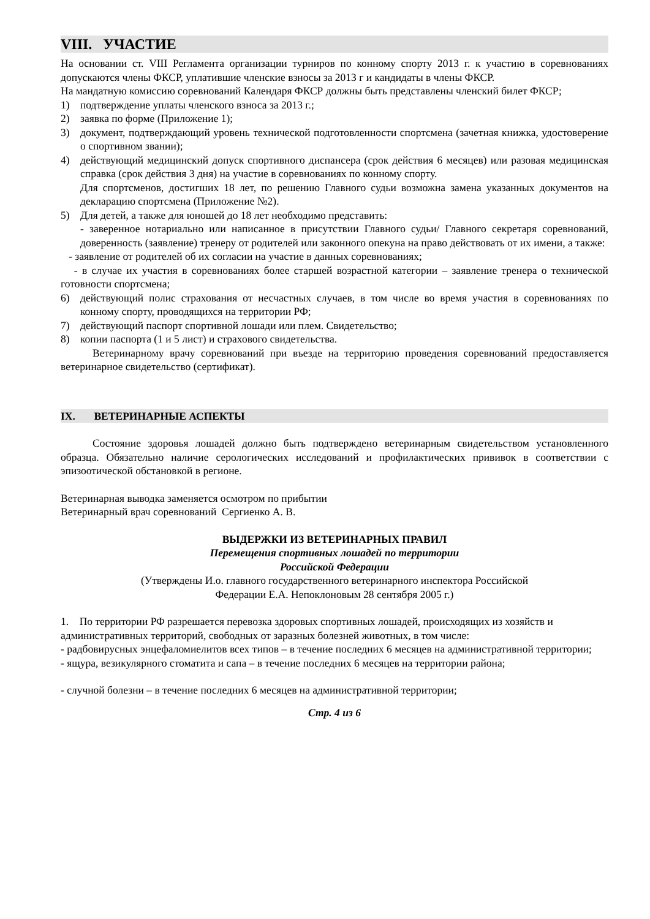VIII. УЧАСТИЕ
На основании ст. VIII Регламента организации турниров по конному спорту 2013 г. к участию в соревнованиях допускаются члены ФКСР, уплатившие членские взносы за 2013 г и кандидаты в члены ФКСР.
На мандатную комиссию соревнований Календаря ФКСР должны быть представлены членский билет ФКСР;
1) подтверждение уплаты членского взноса за 2013 г.;
2) заявка по форме (Приложение 1);
3) документ, подтверждающий уровень технической подготовленности спортсмена (зачетная книжка, удостоверение о спортивном звании);
4) действующий медицинский допуск спортивного диспансера (срок действия 6 месяцев) или разовая медицинская справка (срок действия 3 дня) на участие в соревнованиях по конному спорту.
Для спортсменов, достигших 18 лет, по решению Главного судьи возможна замена указанных документов на декларацию спортсмена (Приложение №2).
5) Для детей, а также для юношей до 18 лет необходимо представить:
- заверенное нотариально или написанное в присутствии Главного судьи/ Главного секретаря соревнований, доверенность (заявление) тренеру от родителей или законного опекуна на право действовать от их имени, а также:
- заявление от родителей об их согласии на участие в данных соревнованиях;
- в случае их участия в соревнованиях более старшей возрастной категории – заявление тренера о технической готовности спортсмена;
6) действующий полис страхования от несчастных случаев, в том числе во время участия в соревнованиях по конному спорту, проводящихся на территории РФ;
7) действующий паспорт спортивной лошади или плем. Свидетельство;
8) копии паспорта (1 и 5 лист) и страхового свидетельства.
Ветеринарному врачу соревнований при въезде на территорию проведения соревнований предоставляется ветеринарное свидетельство (сертификат).
IX. ВЕТЕРИНАРНЫЕ АСПЕКТЫ
Состояние здоровья лошадей должно быть подтверждено ветеринарным свидетельством установленного образца. Обязательно наличие серологических исследований и профилактических прививок в соответствии с эпизоотической обстановкой в регионе.
Ветеринарная выводка заменяется осмотром по прибытии
Ветеринарный врач соревнований Сергиенко А. В.
ВЫДЕРЖКИ ИЗ ВЕТЕРИНАРНЫХ ПРАВИЛ
Перемещения спортивных лошадей по территории
Российской Федерации
(Утверждены И.о. главного государственного ветеринарного инспектора Российской
Федерации Е.А. Непоклоновым 28 сентября 2005 г.)
1. По территории РФ разрешается перевозка здоровых спортивных лошадей, происходящих из хозяйств и административных территорий, свободных от заразных болезней животных, в том числе:
- радбовирусных энцефаломиелитов всех типов – в течение последних 6 месяцев на административной территории;
- ящура, везикулярного стоматита и сапа – в течение последних 6 месяцев на территории района;
- случной болезни – в течение последних 6 месяцев на административной территории;
Стр. 4 из 6